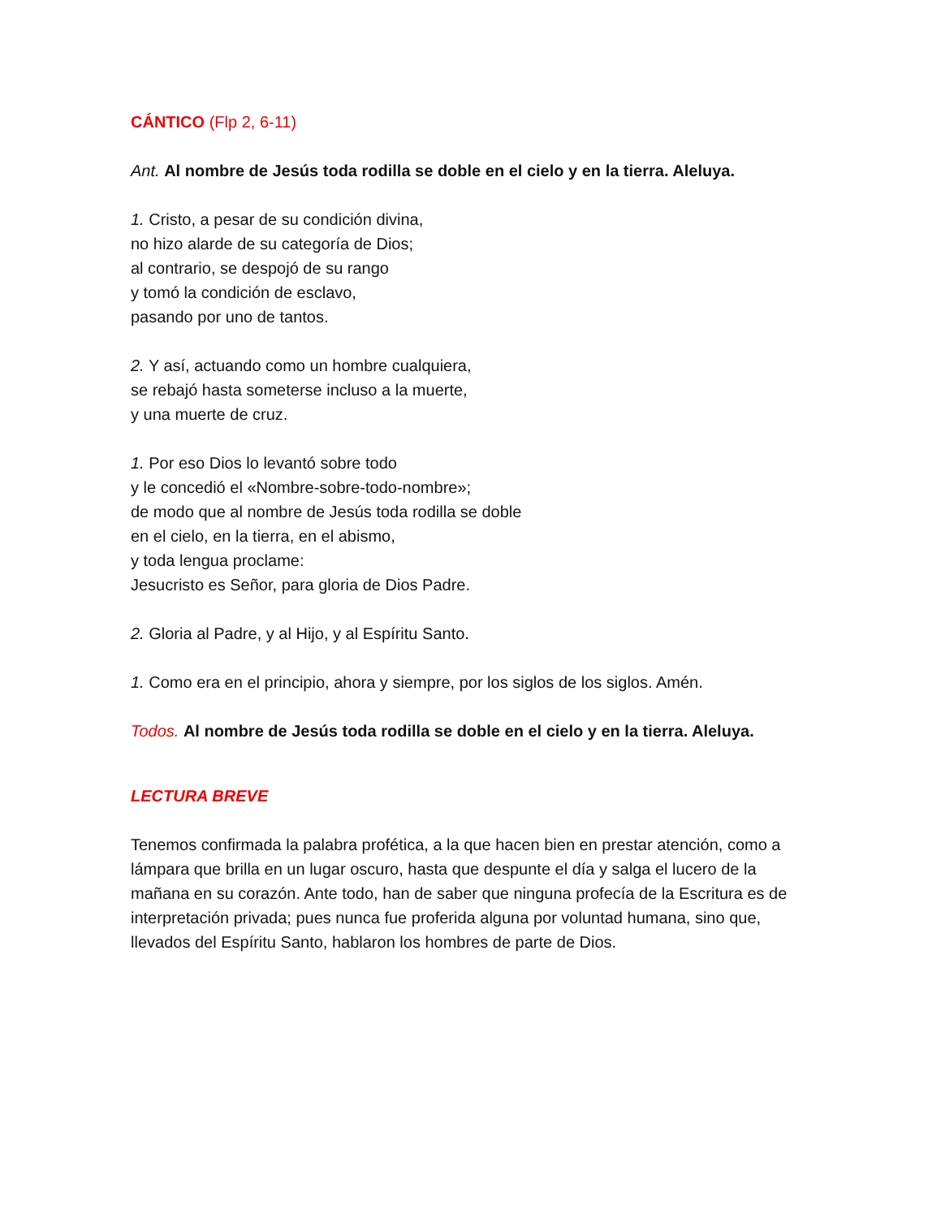CÁNTICO (Flp 2, 6-11)
Ant. Al nombre de Jesús toda rodilla se doble en el cielo y en la tierra. Aleluya.
1. Cristo, a pesar de su condición divina,
no hizo alarde de su categoría de Dios;
al contrario, se despojó de su rango
y tomó la condición de esclavo,
pasando por uno de tantos.
2. Y así, actuando como un hombre cualquiera,
se rebajó hasta someterse incluso a la muerte,
y una muerte de cruz.
1. Por eso Dios lo levantó sobre todo
y le concedió el «Nombre-sobre-todo-nombre»;
de modo que al nombre de Jesús toda rodilla se doble
en el cielo, en la tierra, en el abismo,
y toda lengua proclame:
Jesucristo es Señor, para gloria de Dios Padre.
2. Gloria al Padre, y al Hijo, y al Espíritu Santo.
1. Como era en el principio, ahora y siempre, por los siglos de los siglos. Amén.
Todos. Al nombre de Jesús toda rodilla se doble en el cielo y en la tierra. Aleluya.
LECTURA BREVE
Tenemos confirmada la palabra profética, a la que hacen bien en prestar atención, como a lámpara que brilla en un lugar oscuro, hasta que despunte el día y salga el lucero de la mañana en su corazón. Ante todo, han de saber que ninguna profecía de la Escritura es de interpretación privada; pues nunca fue proferida alguna por voluntad humana, sino que, llevados del Espíritu Santo, hablaron los hombres de parte de Dios.